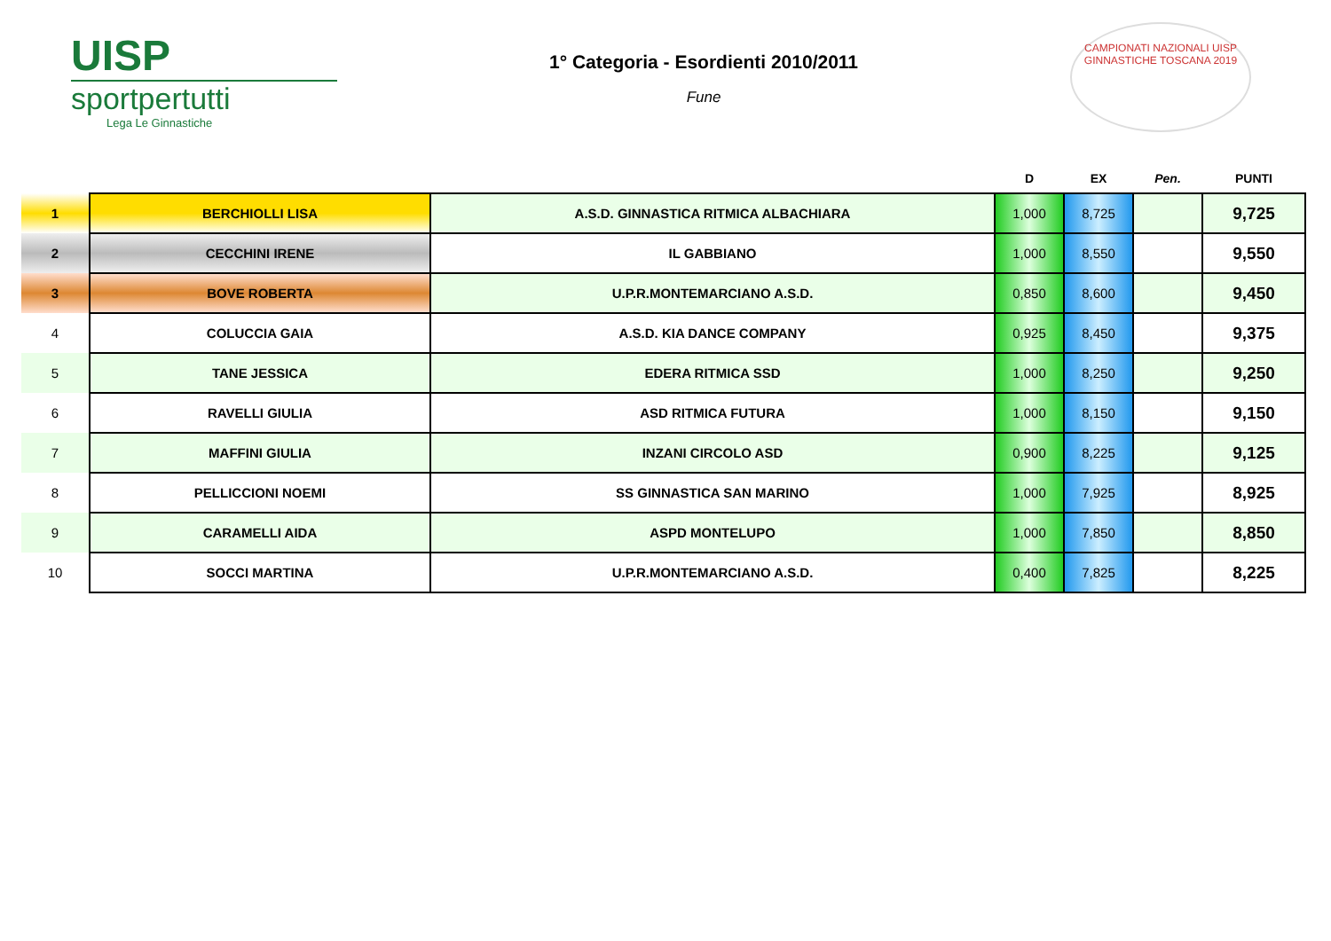UISP
sportpertutti
Lega Le Ginnastiche
1° Categoria - Esordienti 2010/2011
Fune
CAMPIONATI NAZIONALI UISP
GINNASTICHE TOSCANA 2019
| | | | D | EX | Pen. | PUNTI |
| --- | --- | --- | --- | --- | --- | --- |
| 1 | BERCHIOLLI LISA | A.S.D. GINNASTICA RITMICA ALBACHIARA | 1,000 | 8,725 | | 9,725 |
| 2 | CECCHINI IRENE | IL GABBIANO | 1,000 | 8,550 | | 9,550 |
| 3 | BOVE ROBERTA | U.P.R.MONTEMARCIANO A.S.D. | 0,850 | 8,600 | | 9,450 |
| 4 | COLUCCIA GAIA | A.S.D. KIA DANCE COMPANY | 0,925 | 8,450 | | 9,375 |
| 5 | TANE JESSICA | EDERA RITMICA SSD | 1,000 | 8,250 | | 9,250 |
| 6 | RAVELLI GIULIA | ASD RITMICA FUTURA | 1,000 | 8,150 | | 9,150 |
| 7 | MAFFINI GIULIA | INZANI CIRCOLO ASD | 0,900 | 8,225 | | 9,125 |
| 8 | PELLICCIONI NOEMI | SS GINNASTICA SAN MARINO | 1,000 | 7,925 | | 8,925 |
| 9 | CARAMELLI AIDA | ASPD MONTELUPO | 1,000 | 7,850 | | 8,850 |
| 10 | SOCCI MARTINA | U.P.R.MONTEMARCIANO A.S.D. | 0,400 | 7,825 | | 8,225 |